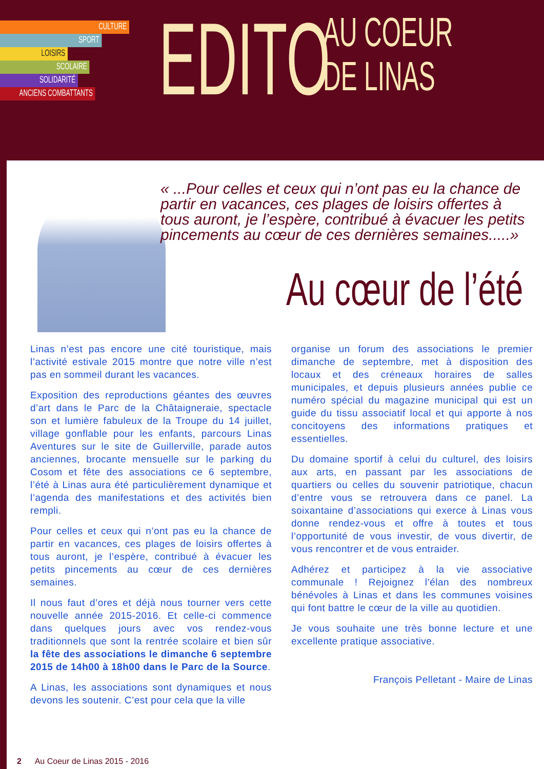CULTURE
SPORT
LOISIRS
SCOLAIRE
SOLIDARITÉ
ANCIENS COMBATTANTS
EDITO
AU COEUR
DE LINAS
« ...Pour celles et ceux qui n’ont pas eu la chance de partir en vacances, ces plages de loisirs offertes à tous auront, je l’espère, contribué à évacuer les petits pincements au cœur de ces dernières semaines.....»
Au cœur de l’été
Linas n’est pas encore une cité touristique, mais l’activité estivale 2015 montre que notre ville n’est pas en sommeil durant les vacances.
Exposition des reproductions géantes des œuvres d’art dans le Parc de la Châtaigneraie, spectacle son et lumière fabuleux de la Troupe du 14 juillet, village gonflable pour les enfants, parcours Linas Aventures sur le site de Guillerville, parade autos anciennes, brocante mensuelle sur le parking du Cosom et fête des associations ce 6 septembre, l’été à Linas aura été particulièrement dynamique et l’agenda des manifestations et des activités bien rempli.
Pour celles et ceux qui n’ont pas eu la chance de partir en vacances, ces plages de loisirs offertes à tous auront, je l’espère, contribué à évacuer les petits pincements au cœur de ces dernières semaines.
Il nous faut d’ores et déjà nous tourner vers cette nouvelle année 2015-2016. Et celle-ci commence dans quelques jours avec vos rendez-vous traditionnels que sont la rentrée scolaire et bien sûr la fête des associations le dimanche 6 septembre 2015 de 14h00 à 18h00 dans le Parc de la Source.
A Linas, les associations sont dynamiques et nous devons les soutenir. C’est pour cela que la ville
organise un forum des associations le premier dimanche de septembre, met à disposition des locaux et des créneaux horaires de salles municipales, et depuis plusieurs années publie ce numéro spécial du magazine municipal qui est un guide du tissu associatif local et qui apporte à nos concitoyens des informations pratiques et essentielles.
Du domaine sportif à celui du culturel, des loisirs aux arts, en passant par les associations de quartiers ou celles du souvenir patriotique, chacun d’entre vous se retrouvera dans ce panel. La soixantaine d’associations qui exerce à Linas vous donne rendez-vous et offre à toutes et tous l’opportunité de vous investir, de vous divertir, de vous rencontrer et de vous entraider.
Adhérez et participez à la vie associative communale ! Rejoignez l’élan des nombreux bénévoles à Linas et dans les communes voisines qui font battre le cœur de la ville au quotidien.
Je vous souhaite une très bonne lecture et une excellente pratique associative.
François Pelletant - Maire de Linas
2 Au Coeur de Linas 2015 - 2016